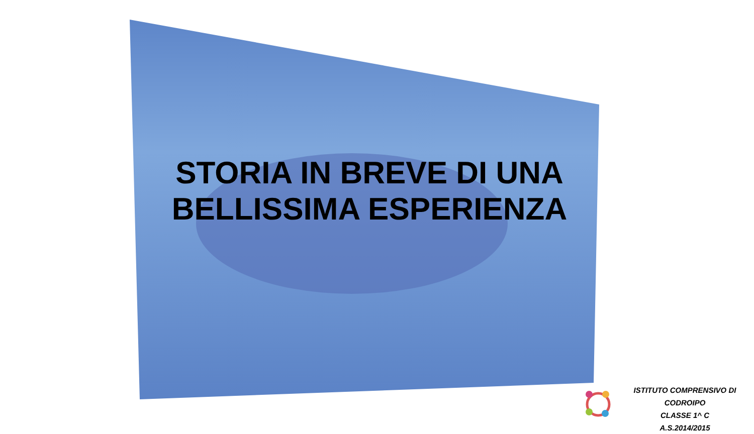STORIA IN BREVE DI UNA
BELLISSIMA ESPERIENZA
ISTITUTO COMPRENSIVO DI CODROIPO
CLASSE 1^ C
A.S.2014/2015